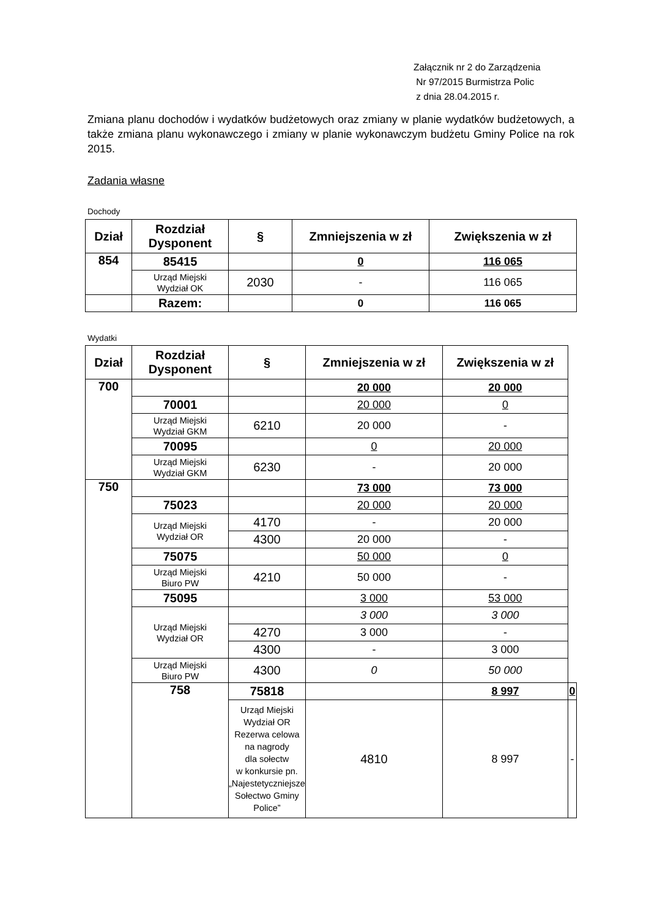Załącznik nr 2 do Zarządzenia
Nr 97/2015 Burmistrza Polic
z dnia 28.04.2015 r.
Zmiana planu dochodów i wydatków budżetowych oraz zmiany w planie wydatków budżetowych, a także zmiana planu wykonawczego i zmiany w planie wykonawczym budżetu Gminy Police na rok 2015.
Zadania własne
Dochody
| Dział | Rozdział Dysponent | § | Zmniejszenia w zł | Zwiększenia w zł |
| --- | --- | --- | --- | --- |
| 854 | 85415 | | 0 | 116 065 |
| | Urząd Miejski Wydział OK | 2030 | - | 116 065 |
| | Razem: | | 0 | 116 065 |
Wydatki
| Dział | Rozdział Dysponent | § | Zmniejszenia w zł | Zwiększenia w zł | |
| --- | --- | --- | --- | --- | --- |
| 700 | | | 20 000 | 20 000 | |
| | 70001 | | 20 000 | 0 | |
| | Urząd Miejski Wydział GKM | 6210 | 20 000 | - | |
| | 70095 | | 0 | 20 000 | |
| | Urząd Miejski Wydział GKM | 6230 | - | 20 000 | |
| 750 | | | 73 000 | 73 000 | |
| | 75023 | | 20 000 | 20 000 | |
| | Urząd Miejski Wydział OR | 4170 | - | 20 000 | |
| | | 4300 | 20 000 | - | |
| | 75075 | | 50 000 | 0 | |
| | Urząd Miejski Biuro PW | 4210 | 50 000 | - | |
| | 75095 | | 3 000 | 53 000 | |
| | Urząd Miejski Wydział OR | | 3 000 | 3 000 | |
| | | 4270 | 3 000 | - | |
| | | 4300 | - | 3 000 | |
| | Urząd Miejski Biuro PW | 4300 | 0 | 50 000 | |
| | 758 | 75818 | | 8 997 | 0 |
| | | Urząd Miejski Wydział OR Rezerwa celowa na nagrody dla sołectw w konkursie pn. „Najestetyczniejsze Sołectwo Gminy Police” | 4810 | 8 997 | - |